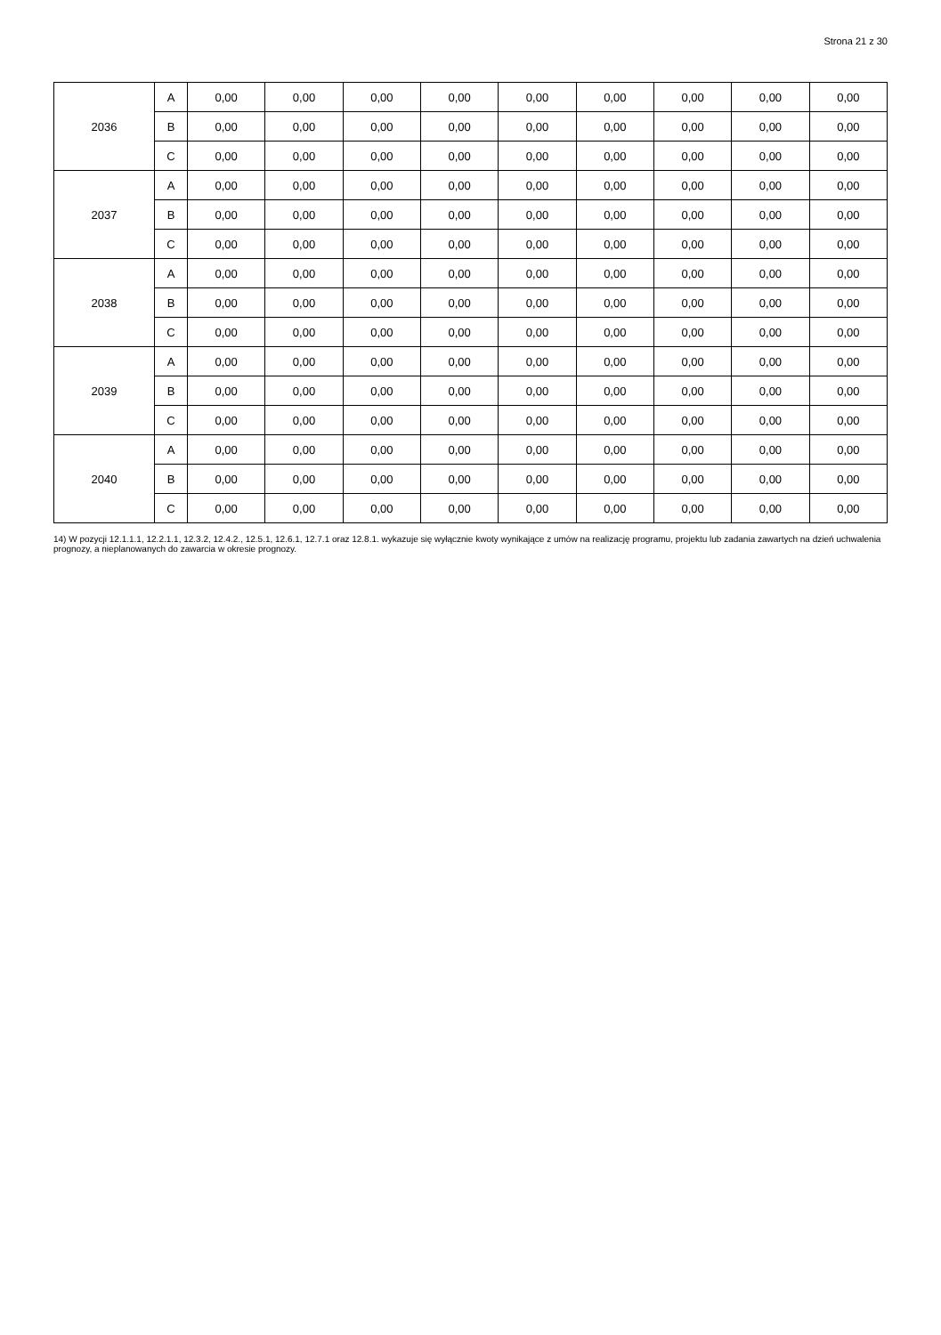Strona 21 z 30
| 2036 | A | 0,00 | 0,00 | 0,00 | 0,00 | 0,00 | 0,00 | 0,00 | 0,00 | 0,00 |
| | B | 0,00 | 0,00 | 0,00 | 0,00 | 0,00 | 0,00 | 0,00 | 0,00 | 0,00 |
| | C | 0,00 | 0,00 | 0,00 | 0,00 | 0,00 | 0,00 | 0,00 | 0,00 | 0,00 |
| 2037 | A | 0,00 | 0,00 | 0,00 | 0,00 | 0,00 | 0,00 | 0,00 | 0,00 | 0,00 |
| | B | 0,00 | 0,00 | 0,00 | 0,00 | 0,00 | 0,00 | 0,00 | 0,00 | 0,00 |
| | C | 0,00 | 0,00 | 0,00 | 0,00 | 0,00 | 0,00 | 0,00 | 0,00 | 0,00 |
| 2038 | A | 0,00 | 0,00 | 0,00 | 0,00 | 0,00 | 0,00 | 0,00 | 0,00 | 0,00 |
| | B | 0,00 | 0,00 | 0,00 | 0,00 | 0,00 | 0,00 | 0,00 | 0,00 | 0,00 |
| | C | 0,00 | 0,00 | 0,00 | 0,00 | 0,00 | 0,00 | 0,00 | 0,00 | 0,00 |
| 2039 | A | 0,00 | 0,00 | 0,00 | 0,00 | 0,00 | 0,00 | 0,00 | 0,00 | 0,00 |
| | B | 0,00 | 0,00 | 0,00 | 0,00 | 0,00 | 0,00 | 0,00 | 0,00 | 0,00 |
| | C | 0,00 | 0,00 | 0,00 | 0,00 | 0,00 | 0,00 | 0,00 | 0,00 | 0,00 |
| 2040 | A | 0,00 | 0,00 | 0,00 | 0,00 | 0,00 | 0,00 | 0,00 | 0,00 | 0,00 |
| | B | 0,00 | 0,00 | 0,00 | 0,00 | 0,00 | 0,00 | 0,00 | 0,00 | 0,00 |
| | C | 0,00 | 0,00 | 0,00 | 0,00 | 0,00 | 0,00 | 0,00 | 0,00 | 0,00 |
14) W pozycji 12.1.1.1, 12.2.1.1, 12.3.2, 12.4.2., 12.5.1, 12.6.1, 12.7.1 oraz 12.8.1. wykazuje się wyłącznie kwoty wynikające z umów na realizację programu, projektu lub zadania zawartych na dzień uchwalenia prognozy, a nieplanowanych do zawarcia w okresie prognozy.